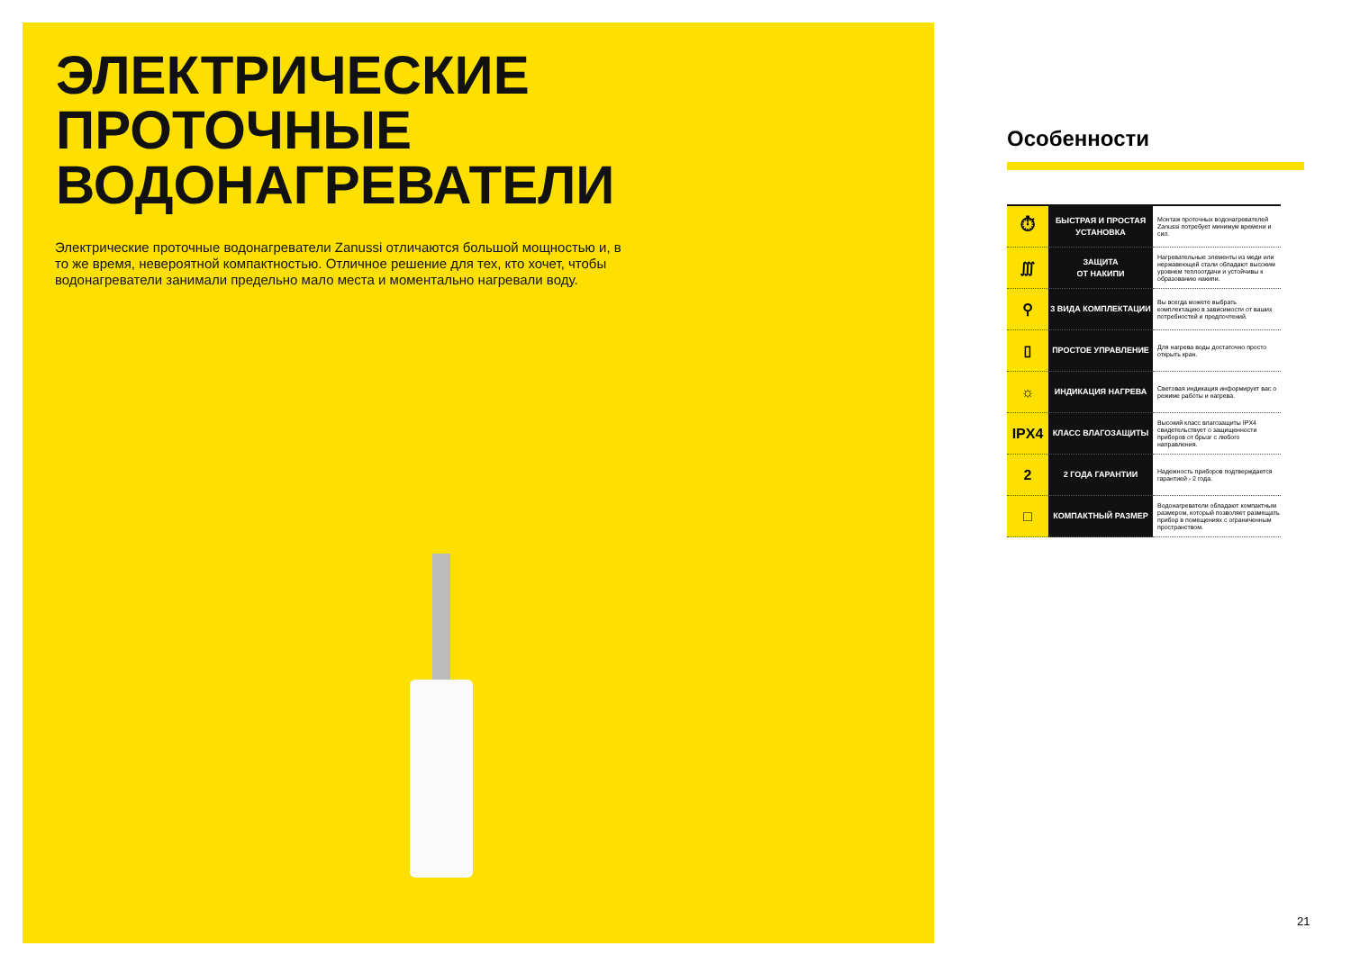ЭЛЕКТРИЧЕСКИЕ
ПРОТОЧНЫЕ
ВОДОНАГРЕВАТЕЛИ
Электрические проточные водонагреватели Zanussi отличаются большой мощностью и, в то же время, невероятной компактностью. Отличное решение для тех, кто хочет, чтобы водонагреватели занимали предельно мало места и моментально нагревали воду.
Особенности
| ⏱ | БЫСТРАЯ И ПРОСТАЯ УСТАНОВКА | Монтаж проточных водонагревателей Zanussi потребует минимум времени и сил. |
| ∭ | ЗАЩИТА ОТ НАКИПИ | Нагревательные элементы из меди или нержавеющей стали обладают высоким уровнем теплоотдачи и устойчивы к образованию накипи. |
| ⚲ | 3 ВИДА КОМПЛЕКТАЦИИ | Вы всегда можете выбрать комплектацию в зависимости от ваших потребностей и предпочтений. |
| ▯ | ПРОСТОЕ УПРАВЛЕНИЕ | Для нагрева воды достаточно просто открыть кран. |
| ☼ | ИНДИКАЦИЯ НАГРЕВА | Световая индикация информирует вас о режиме работы и нагрева. |
| IPX4 | КЛАСС ВЛАГОЗАЩИТЫ | Высокий класс влагозащиты IPX4 свидетельствует о защищенности приборов от брызг с любого направления. |
| 2 | 2 ГОДА ГАРАНТИИ | Надежность приборов подтверждается гарантией - 2 года. |
| □ | КОМПАКТНЫЙ РАЗМЕР | Водонагреватели обладают компактным размером, который позволяет размещать прибор в помещениях с ограниченным пространством. |
21